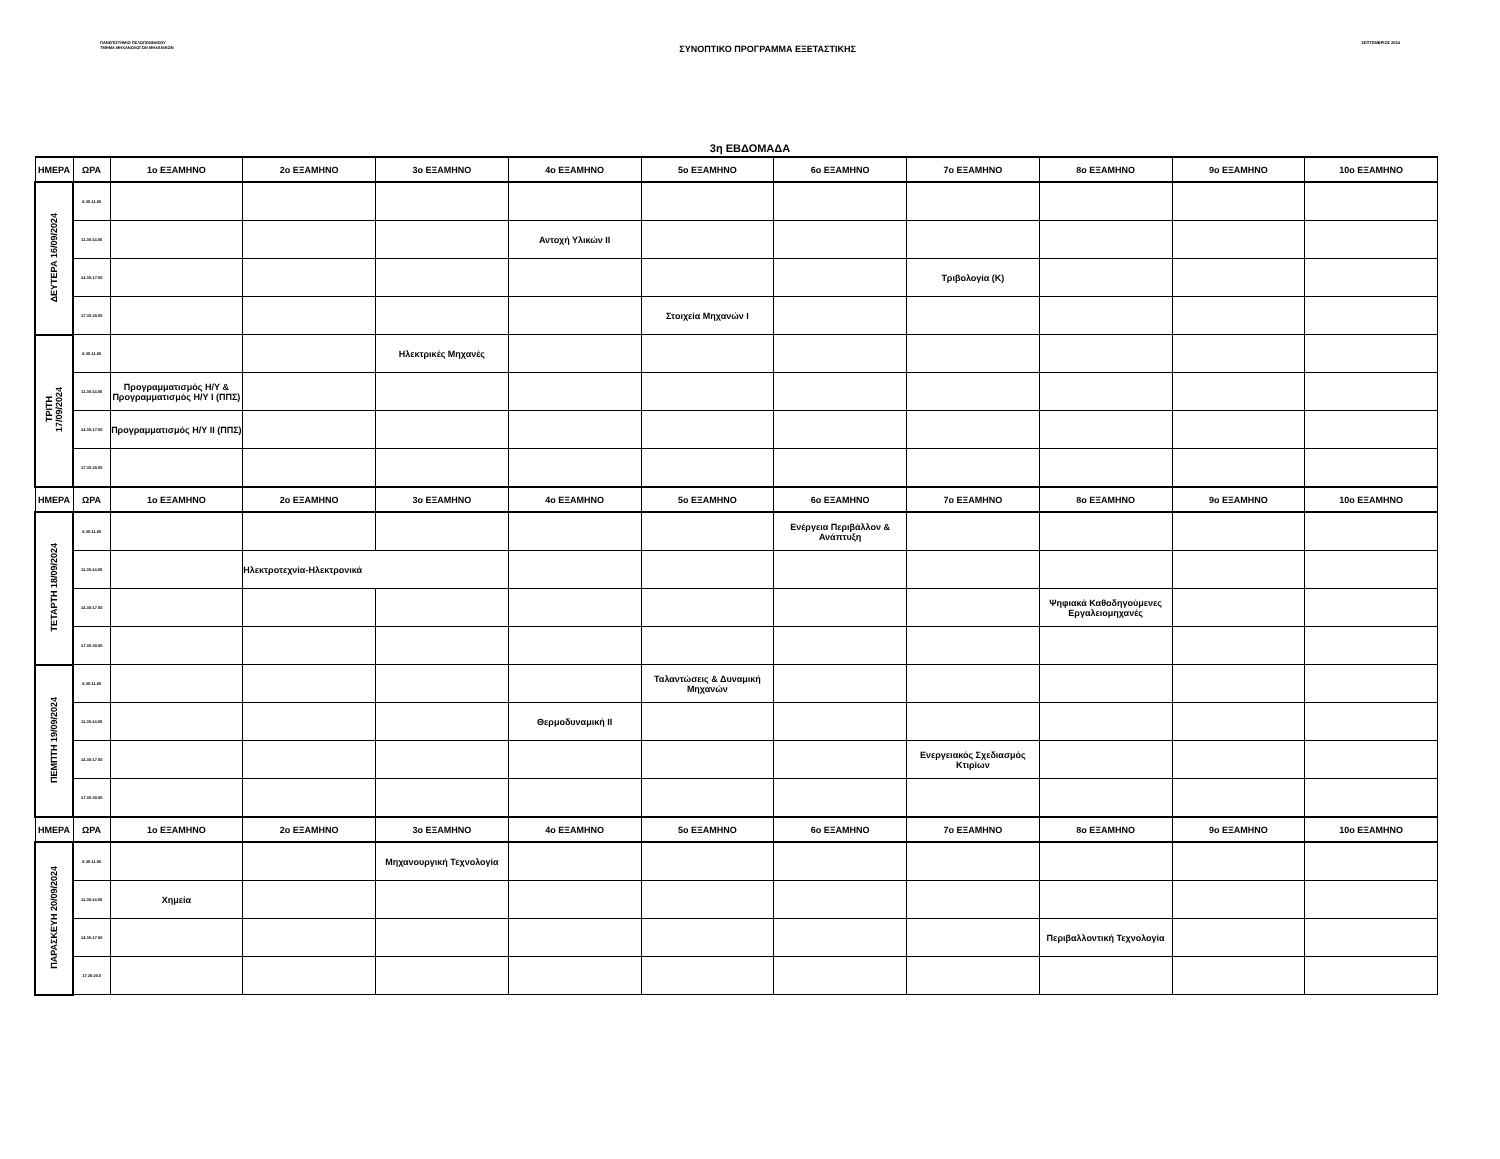ΠΑΝΕΠΙΣΤΗΜΙΟ ΠΕΛΟΠΟΝΝΗΣΟΥ
ΤΜΗΜΑ ΜΗΧΑΝΟΛΟΓΩΝ ΜΗΧΑΝΙΚΩΝ
ΣΥΝΟΠΤΙΚΟ ΠΡΟΓΡΑΜΜΑ ΕΞΕΤΑΣΤΙΚΗΣ
ΣΕΠΤΕΜΒΡΙΟΣ 2024
3η ΕΒΔΟΜΑΔΑ
| ΗΜΕΡΑ | ΩΡΑ | 1ο ΕΞΑΜΗΝΟ | 2ο ΕΞΑΜΗΝΟ | 3ο ΕΞΑΜΗΝΟ | 4ο ΕΞΑΜΗΝΟ | 5ο ΕΞΑΜΗΝΟ | 6ο ΕΞΑΜΗΝΟ | 7ο ΕΞΑΜΗΝΟ | 8ο ΕΞΑΜΗΝΟ | 9ο ΕΞΑΜΗΝΟ | 10ο ΕΞΑΜΗΝΟ |
| --- | --- | --- | --- | --- | --- | --- | --- | --- | --- | --- | --- |
| ΔΕΥΤΕΡΑ 16/09/2024 | 8.30-11.00 | | | | | | | | | | |
| | 11.30-14.00 | | | | Αντοχή Υλικών ΙΙ | | | | | | |
| | 14.30-17.00 | | | | | | | Τριβολογία (Κ) | | | |
| | 17.30-20.00 | | | | | Στοιχεία Μηχανών Ι | | | | | |
| ΤΡΙΤΗ 17/09/2024 | 8.30-11.00 | | | Ηλεκτρικές Μηχανές | | | | | | | |
| | 11.30-14.00 | Προγραμματισμός Η/Υ & Προγραμματισμός Η/Υ Ι (ΠΠΣ) | | | | | | | | | |
| | 14.30-17.00 | Προγραμματισμός Η/Υ ΙΙ (ΠΠΣ) | | | | | | | | | |
| | 17.30-20.00 | | | | | | | | | | |
| ΗΜΕΡΑ | ΩΡΑ | 1ο ΕΞΑΜΗΝΟ | 2ο ΕΞΑΜΗΝΟ | 3ο ΕΞΑΜΗΝΟ | 4ο ΕΞΑΜΗΝΟ | 5ο ΕΞΑΜΗΝΟ | 6ο ΕΞΑΜΗΝΟ | 7ο ΕΞΑΜΗΝΟ | 8ο ΕΞΑΜΗΝΟ | 9ο ΕΞΑΜΗΝΟ | 10ο ΕΞΑΜΗΝΟ |
| ΤΕΤΑΡΤΗ 18/09/2024 | 8.30-11.00 | | | | | | Ενέργεια Περιβάλλον & Ανάπτυξη | | | | |
| | 11.30-14.00 | | Ηλεκτροτεχνία-Ηλεκτρονικά | | | | | | | | |
| | 14.30-17.00 | | | | | | | | Ψηφιακά Καθοδηγούμενες Εργαλειομηχανές | | |
| | 17.30-20.00 | | | | | | | | | | |
| ΠΕΜΠΤΗ 19/09/2024 | 8.30-11.00 | | | | | Ταλαντώσεις & Δυναμική Μηχανών | | | | | |
| | 11.30-14.00 | | | | Θερμοδυναμική ΙΙ | | | | | | |
| | 14.30-17.00 | | | | | | | Ενεργειακός Σχεδιασμός Κτιρίων | | | |
| | 17.30-20.00 | | | | | | | | | | |
| ΗΜΕΡΑ | ΩΡΑ | 1ο ΕΞΑΜΗΝΟ | 2ο ΕΞΑΜΗΝΟ | 3ο ΕΞΑΜΗΝΟ | 4ο ΕΞΑΜΗΝΟ | 5ο ΕΞΑΜΗΝΟ | 6ο ΕΞΑΜΗΝΟ | 7ο ΕΞΑΜΗΝΟ | 8ο ΕΞΑΜΗΝΟ | 9ο ΕΞΑΜΗΝΟ | 10ο ΕΞΑΜΗΝΟ |
| ΠΑΡΑΣΚΕΥΗ 20/09/2024 | 8.30-11.00 | | | Μηχανουργική Τεχνολογία | | | | | | | |
| | 11.30-14.00 | Χημεία | | | | | | | | | |
| | 14.30-17.00 | | | | | | | | Περιβαλλοντική Τεχνολογία | | |
| | 17.30-20.0 | | | | | | | | | | |